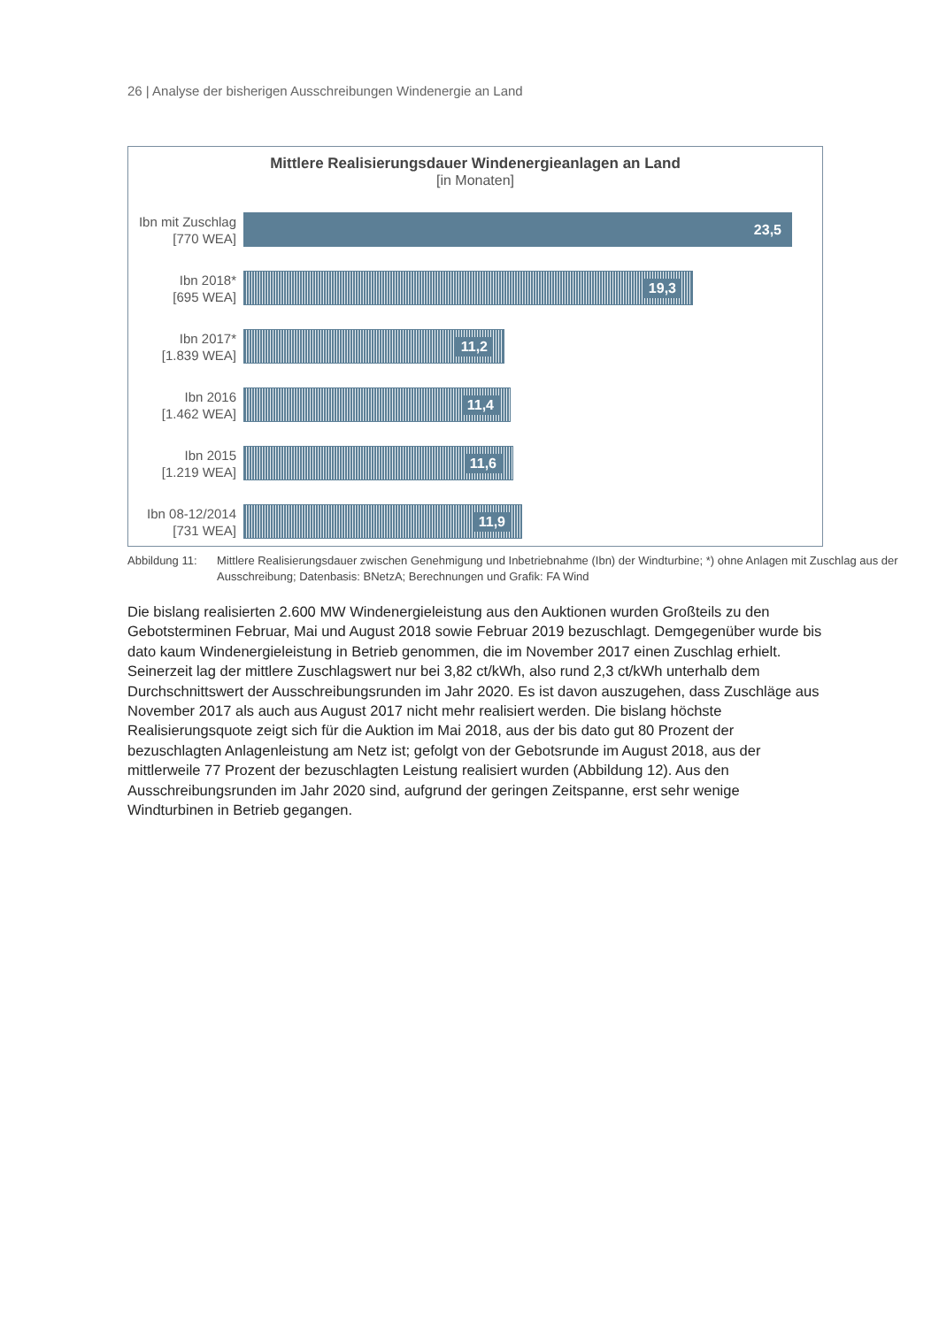26 | Analyse der bisherigen Ausschreibungen Windenergie an Land
Mittlere Realisierungsdauer Windenergieanlagen an Land
[in Monaten]
Ibn mit Zuschlag
[770 WEA]
23,5
Ibn 2018*
[695 WEA]
19,3
Ibn 2017*
[1.839 WEA]
11,2
Ibn 2016
[1.462 WEA]
11,4
Ibn 2015
[1.219 WEA]
11,6
Ibn 08-12/2014
[731 WEA]
11,9
Abbildung 11:
Mittlere Realisierungsdauer zwischen Genehmigung und Inbetriebnahme (Ibn) der Windturbine; *) ohne Anlagen mit Zuschlag aus der Ausschreibung; Datenbasis: BNetzA; Berechnungen und Grafik: FA Wind
Die bislang realisierten 2.600 MW Windenergieleistung aus den Auktionen wurden Großteils zu den Gebotsterminen Februar, Mai und August 2018 sowie Februar 2019 bezuschlagt. Demgegenüber wurde bis dato kaum Windenergieleistung in Betrieb genommen, die im November 2017 einen Zuschlag erhielt. Seinerzeit lag der mittlere Zuschlagswert nur bei 3,82 ct/kWh, also rund 2,3 ct/kWh unterhalb dem Durchschnittswert der Ausschreibungsrunden im Jahr 2020. Es ist davon auszugehen, dass Zuschläge aus November 2017 als auch aus August 2017 nicht mehr realisiert werden. Die bislang höchste Realisierungsquote zeigt sich für die Auktion im Mai 2018, aus der bis dato gut 80 Prozent der bezuschlagten Anlagenleistung am Netz ist; gefolgt von der Gebotsrunde im August 2018, aus der mittlerweile 77 Prozent der bezuschlagten Leistung realisiert wurden (Abbildung 12). Aus den Ausschreibungsrunden im Jahr 2020 sind, aufgrund der geringen Zeitspanne, erst sehr wenige Windturbinen in Betrieb gegangen.